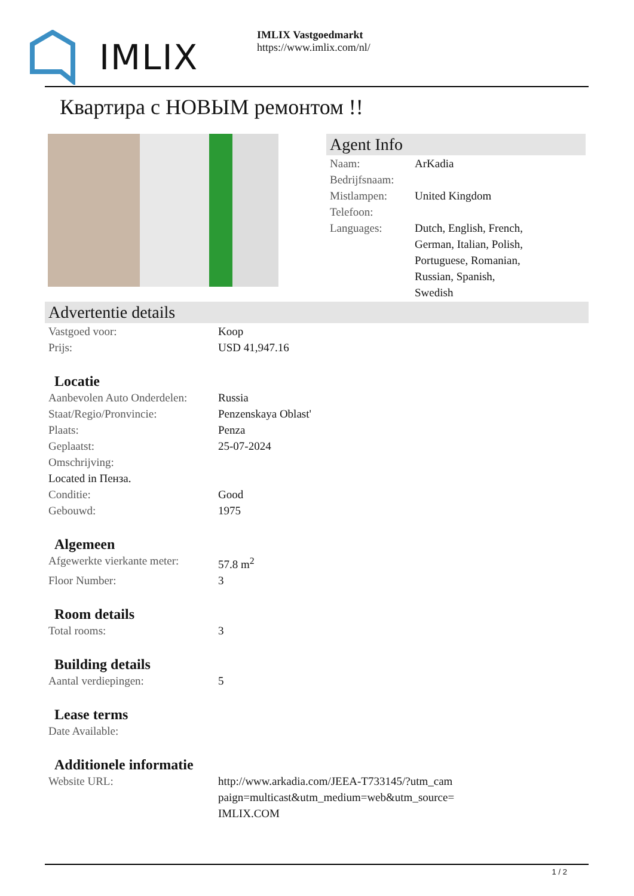IMLIX
IMLIX Vastgoedmarkt
https://www.imlix.com/nl/
Квартира с НОВЫМ ремонтом !!
Agent Info
| Naam: | ArKadia |
| Bedrijfsnaam: | |
| Mistlampen: | United Kingdom |
| Telefoon: | |
| Languages: | Dutch, English, French, German, Italian, Polish, Portuguese, Romanian, Russian, Spanish, Swedish |
Advertentie details
| Vastgoed voor: | Koop |
| Prijs: | USD 41,947.16 |
Locatie
| Aanbevolen Auto Onderdelen: | Russia |
| Staat/Regio/Pronvincie: | Penzenskaya Oblast' |
| Plaats: | Penza |
| Geplaatst: | 25-07-2024 |
| Omschrijving: | |
| Located in Пенза. | |
| Conditie: | Good |
| Gebouwd: | 1975 |
Algemeen
| Afgewerkte vierkante meter: | 57.8 m<sup>2</sup> |
| Floor Number: | 3 |
Room details
| Total rooms: | 3 |
Building details
| Aantal verdiepingen: | 5 |
Lease terms
| Date Available: | |
Additionele informatie
| Website URL: | http://www.arkadia.com/JEEA-T733145/?utm_cam paign=multicast&utm_medium=web&utm_source= IMLIX.COM |
1 / 2